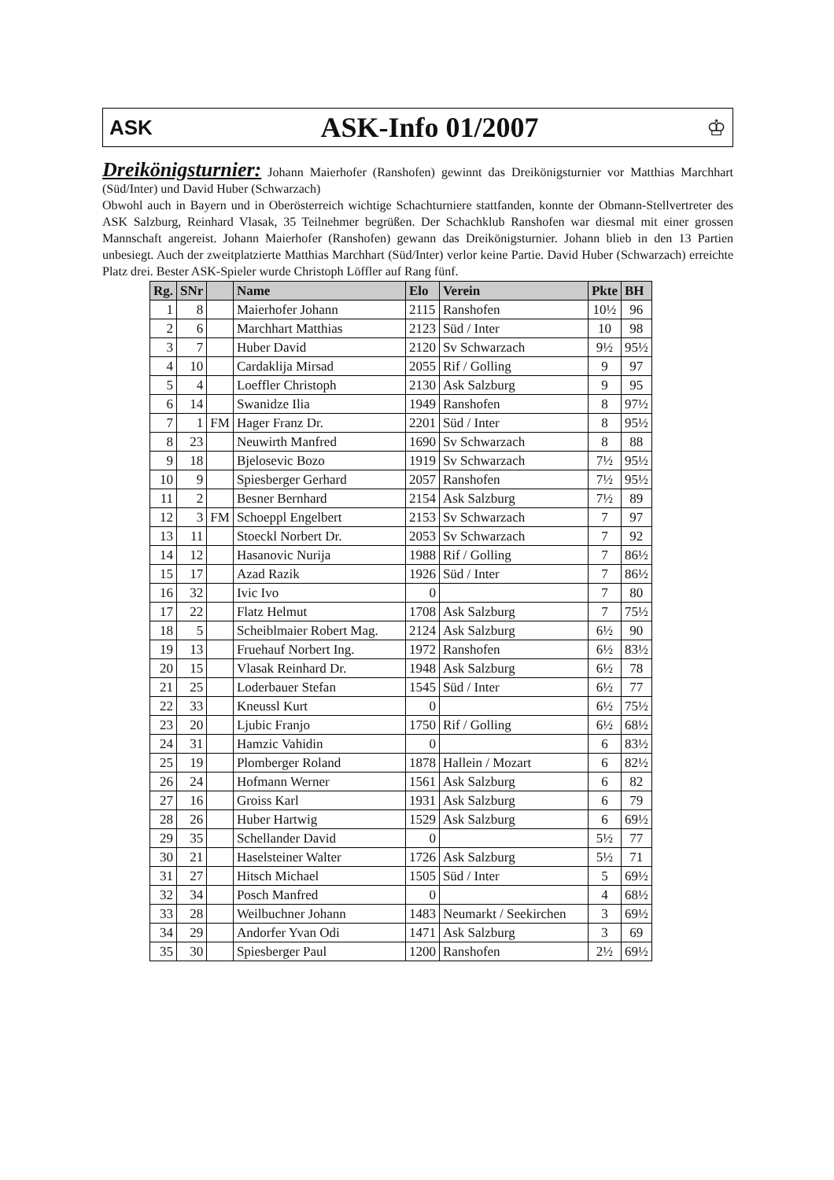ASK
ASK-Info 01/2007
♔
Dreikönigsturnier: Johann Maierhofer (Ranshofen) gewinnt das Dreikönigsturnier vor Matthias Marchhart (Süd/Inter) und David Huber (Schwarzach)
Obwohl auch in Bayern und in Oberösterreich wichtige Schachturniere stattfanden, konnte der Obmann-Stellvertreter des ASK Salzburg, Reinhard Vlasak, 35 Teilnehmer begrüßen. Der Schachklub Ranshofen war diesmal mit einer grossen Mannschaft angereist. Johann Maierhofer (Ranshofen) gewann das Dreikönigsturnier. Johann blieb in den 13 Partien unbesiegt. Auch der zweitplatzierte Matthias Marchhart (Süd/Inter) verlor keine Partie. David Huber (Schwarzach) erreichte Platz drei. Bester ASK-Spieler wurde Christoph Löffler auf Rang fünf.
| Rg. | SNr | | Name | Elo | Verein | Pkte | BH |
| --- | --- | --- | --- | --- | --- | --- | --- |
| 1 | 8 | | Maierhofer Johann | 2115 | Ranshofen | 10½ | 96 |
| 2 | 6 | | Marchhart Matthias | 2123 | Süd / Inter | 10 | 98 |
| 3 | 7 | | Huber David | 2120 | Sv Schwarzach | 9½ | 95½ |
| 4 | 10 | | Cardaklija Mirsad | 2055 | Rif / Golling | 9 | 97 |
| 5 | 4 | | Loeffler Christoph | 2130 | Ask Salzburg | 9 | 95 |
| 6 | 14 | | Swanidze Ilia | 1949 | Ranshofen | 8 | 97½ |
| 7 | 1 | FM | Hager Franz Dr. | 2201 | Süd / Inter | 8 | 95½ |
| 8 | 23 | | Neuwirth Manfred | 1690 | Sv Schwarzach | 8 | 88 |
| 9 | 18 | | Bjelosevic Bozo | 1919 | Sv Schwarzach | 7½ | 95½ |
| 10 | 9 | | Spiesberger Gerhard | 2057 | Ranshofen | 7½ | 95½ |
| 11 | 2 | | Besner Bernhard | 2154 | Ask Salzburg | 7½ | 89 |
| 12 | 3 | FM | Schoeppl Engelbert | 2153 | Sv Schwarzach | 7 | 97 |
| 13 | 11 | | Stoeckl Norbert Dr. | 2053 | Sv Schwarzach | 7 | 92 |
| 14 | 12 | | Hasanovic Nurija | 1988 | Rif / Golling | 7 | 86½ |
| 15 | 17 | | Azad Razik | 1926 | Süd / Inter | 7 | 86½ |
| 16 | 32 | | Ivic Ivo | 0 | | 7 | 80 |
| 17 | 22 | | Flatz Helmut | 1708 | Ask Salzburg | 7 | 75½ |
| 18 | 5 | | Scheiblmaier Robert Mag. | 2124 | Ask Salzburg | 6½ | 90 |
| 19 | 13 | | Fruehauf Norbert Ing. | 1972 | Ranshofen | 6½ | 83½ |
| 20 | 15 | | Vlasak Reinhard Dr. | 1948 | Ask Salzburg | 6½ | 78 |
| 21 | 25 | | Loderbauer Stefan | 1545 | Süd / Inter | 6½ | 77 |
| 22 | 33 | | Kneussl Kurt | 0 | | 6½ | 75½ |
| 23 | 20 | | Ljubic Franjo | 1750 | Rif / Golling | 6½ | 68½ |
| 24 | 31 | | Hamzic Vahidin | 0 | | 6 | 83½ |
| 25 | 19 | | Plomberger Roland | 1878 | Hallein / Mozart | 6 | 82½ |
| 26 | 24 | | Hofmann Werner | 1561 | Ask Salzburg | 6 | 82 |
| 27 | 16 | | Groiss Karl | 1931 | Ask Salzburg | 6 | 79 |
| 28 | 26 | | Huber Hartwig | 1529 | Ask Salzburg | 6 | 69½ |
| 29 | 35 | | Schellander David | 0 | | 5½ | 77 |
| 30 | 21 | | Haselsteiner Walter | 1726 | Ask Salzburg | 5½ | 71 |
| 31 | 27 | | Hitsch Michael | 1505 | Süd / Inter | 5 | 69½ |
| 32 | 34 | | Posch Manfred | 0 | | 4 | 68½ |
| 33 | 28 | | Weilbuchner Johann | 1483 | Neumarkt / Seekirchen | 3 | 69½ |
| 34 | 29 | | Andorfer Yvan Odi | 1471 | Ask Salzburg | 3 | 69 |
| 35 | 30 | | Spiesberger Paul | 1200 | Ranshofen | 2½ | 69½ |